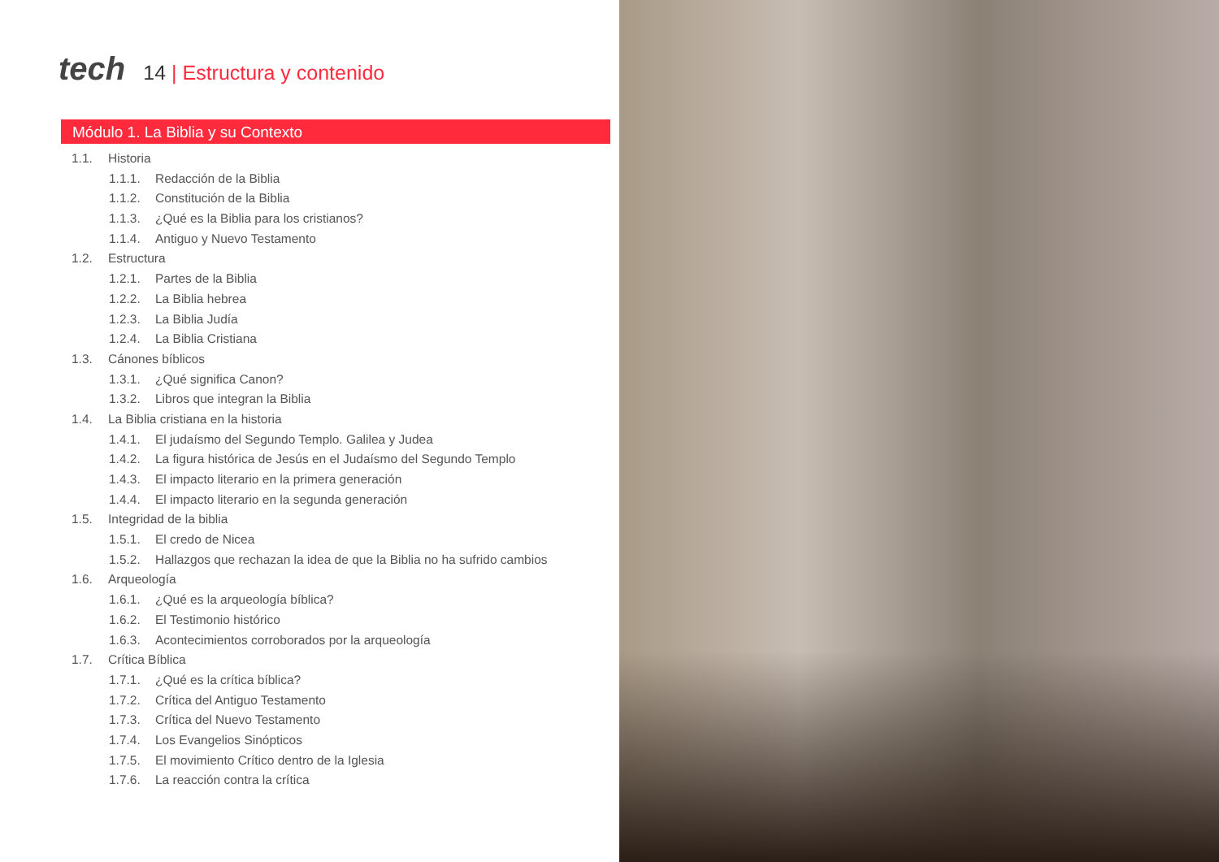tech
14 | Estructura y contenido
Módulo 1. La Biblia y su Contexto
1.1. Historia
1.1.1. Redacción de la Biblia
1.1.2. Constitución de la Biblia
1.1.3. ¿Qué es la Biblia para los cristianos?
1.1.4. Antiguo y Nuevo Testamento
1.2. Estructura
1.2.1. Partes de la Biblia
1.2.2. La Biblia hebrea
1.2.3. La Biblia Judía
1.2.4. La Biblia Cristiana
1.3. Cánones bíblicos
1.3.1. ¿Qué significa Canon?
1.3.2. Libros que integran la Biblia
1.4. La Biblia cristiana en la historia
1.4.1. El judaísmo del Segundo Templo. Galilea y Judea
1.4.2. La figura histórica de Jesús en el Judaísmo del Segundo Templo
1.4.3. El impacto literario en la primera generación
1.4.4. El impacto literario en la segunda generación
1.5. Integridad de la biblia
1.5.1. El credo de Nicea
1.5.2. Hallazgos que rechazan la idea de que la Biblia no ha sufrido cambios
1.6. Arqueología
1.6.1. ¿Qué es la arqueología bíblica?
1.6.2. El Testimonio histórico
1.6.3. Acontecimientos corroborados por la arqueología
1.7. Crítica Bíblica
1.7.1. ¿Qué es la crítica bíblica?
1.7.2. Crítica del Antiguo Testamento
1.7.3. Crítica del Nuevo Testamento
1.7.4. Los Evangelios Sinópticos
1.7.5. El movimiento Crítico dentro de la Iglesia
1.7.6. La reacción contra la crítica